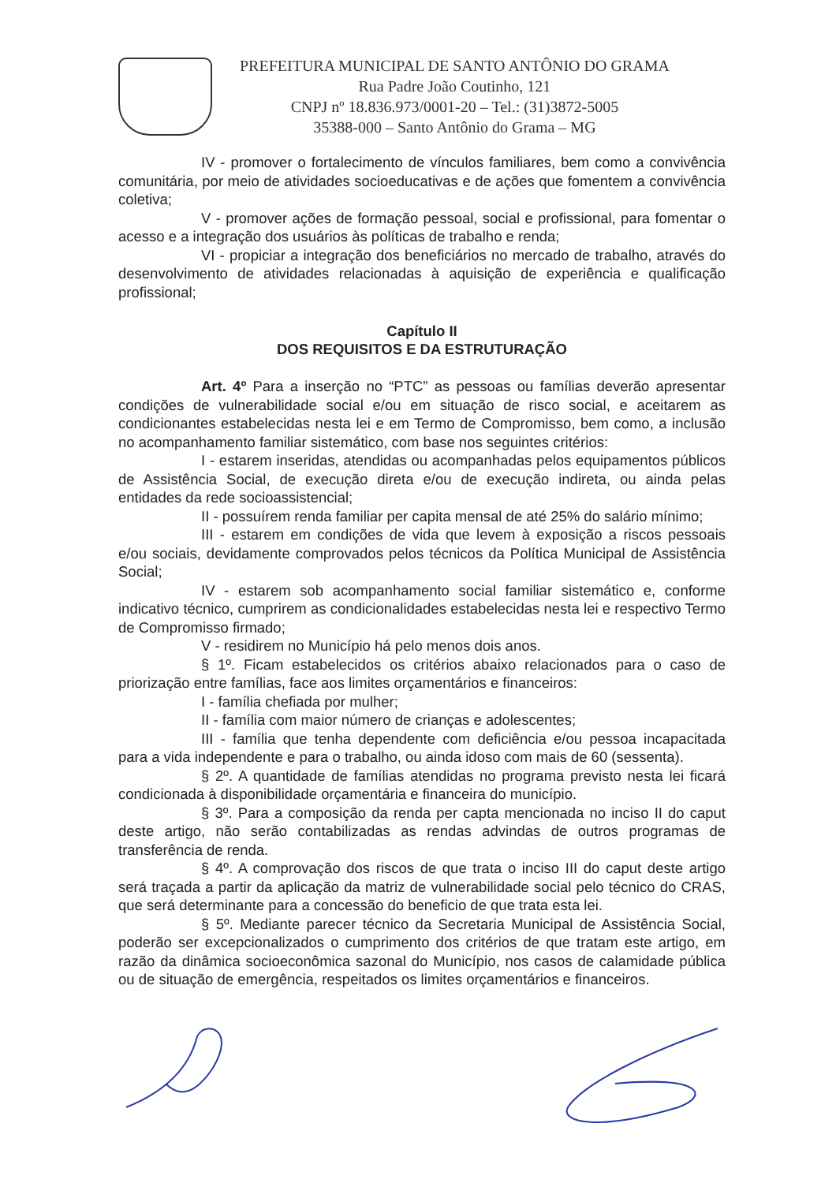PREFEITURA MUNICIPAL DE SANTO ANTÔNIO DO GRAMA
Rua Padre João Coutinho, 121
CNPJ nº 18.836.973/0001-20 – Tel.: (31)3872-5005
35388-000 – Santo Antônio do Grama – MG
IV - promover o fortalecimento de vínculos familiares, bem como a convivência comunitária, por meio de atividades socioeducativas e de ações que fomentem a convivência coletiva;
V - promover ações de formação pessoal, social e profissional, para fomentar o acesso e a integração dos usuários às políticas de trabalho e renda;
VI - propiciar a integração dos beneficiários no mercado de trabalho, através do desenvolvimento de atividades relacionadas à aquisição de experiência e qualificação profissional;
Capítulo II
DOS REQUISITOS E DA ESTRUTURAÇÃO
Art. 4º Para a inserção no “PTC” as pessoas ou famílias deverão apresentar condições de vulnerabilidade social e/ou em situação de risco social, e aceitarem as condicionantes estabelecidas nesta lei e em Termo de Compromisso, bem como, a inclusão no acompanhamento familiar sistemático, com base nos seguintes critérios:
I - estarem inseridas, atendidas ou acompanhadas pelos equipamentos públicos de Assistência Social, de execução direta e/ou de execução indireta, ou ainda pelas entidades da rede socioassistencial;
II - possuírem renda familiar per capita mensal de até 25% do salário mínimo;
III - estarem em condições de vida que levem à exposição a riscos pessoais e/ou sociais, devidamente comprovados pelos técnicos da Política Municipal de Assistência Social;
IV - estarem sob acompanhamento social familiar sistemático e, conforme indicativo técnico, cumprirem as condicionalidades estabelecidas nesta lei e respectivo Termo de Compromisso firmado;
V - residirem no Município há pelo menos dois anos.
§ 1º. Ficam estabelecidos os critérios abaixo relacionados para o caso de priorização entre famílias, face aos limites orçamentários e financeiros:
I - família chefiada por mulher;
II - família com maior número de crianças e adolescentes;
III - família que tenha dependente com deficiência e/ou pessoa incapacitada para a vida independente e para o trabalho, ou ainda idoso com mais de 60 (sessenta).
§ 2º. A quantidade de famílias atendidas no programa previsto nesta lei ficará condicionada à disponibilidade orçamentária e financeira do município.
§ 3º. Para a composição da renda per capta mencionada no inciso II do caput deste artigo, não serão contabilizadas as rendas advindas de outros programas de transferência de renda.
§ 4º. A comprovação dos riscos de que trata o inciso III do caput deste artigo será traçada a partir da aplicação da matriz de vulnerabilidade social pelo técnico do CRAS, que será determinante para a concessão do beneficio de que trata esta lei.
§ 5º. Mediante parecer técnico da Secretaria Municipal de Assistência Social, poderão ser excepcionalizados o cumprimento dos critérios de que tratam este artigo, em razão da dinâmica socioeconômica sazonal do Município, nos casos de calamidade pública ou de situação de emergência, respeitados os limites orçamentários e financeiros.